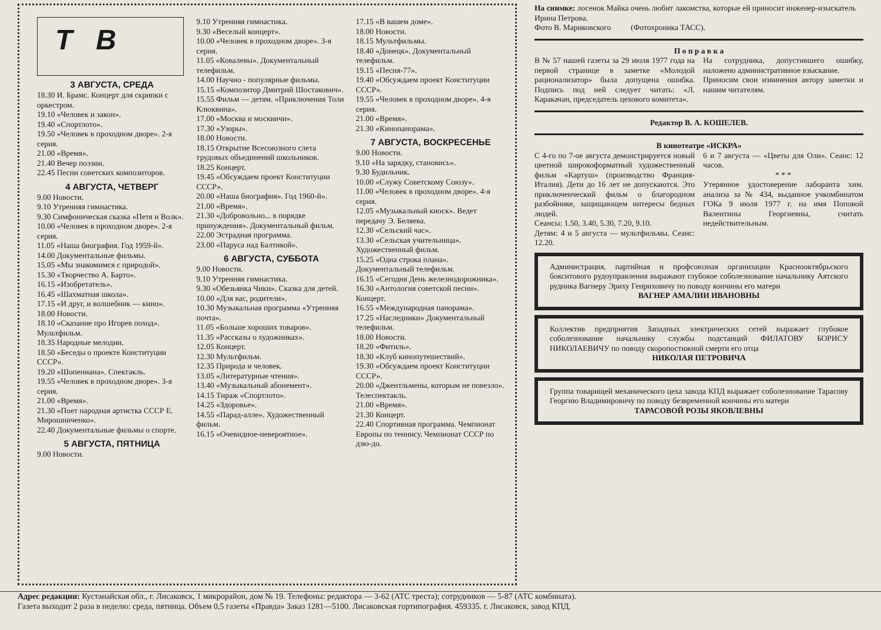Т В
3 АВГУСТА, СРЕДА
18.30 И. Брамс. Концерт для скрипки с оркестром.
19.10 «Человек и закон».
19.40 «Спортлото».
19.50 «Человек в проходном дворе». 2-я серия.
21.00 «Время».
21.40 Вечер поэзии.
22.45 Песни советских композиторов.
4 АВГУСТА, ЧЕТВЕРГ
9.00 Новости.
9.10 Утренняя гимнастика.
9.30 Симфоническая сказка «Петя и Волк».
10.00 «Человек в проходном дворе». 2-я серия.
11.05 «Наша биография. Год 1959-й».
14.00 Документальные фильмы.
15.05 «Мы знакомимся с природой».
15.30 «Творчество А. Барто».
16.15 «Изобретатель».
16.45 «Шахматная школа».
17.15 «И друг, и волшебник — кино».
18.00 Новости.
18.10 «Сказание про Игорев поход». Мультфильм.
18.35 Народные мелодии.
18.50 «Беседы о проекте Конституции СССР».
19.20 «Шопениана». Спектакль.
19.55 «Человек в проходном дворе». 3-я серия.
21.00 «Время».
21.30 «Поет народная артистка СССР Е. Мирошниченко».
22.40 Документальные фильмы о спорте.
5 АВГУСТА, ПЯТНИЦА
9.00 Новости.
9.10 Утренняя гимнастика.
9.30 «Веселый концерт».
10.00 «Человек в проходном дворе». 3-я серия.
11.05 «Ковалевы». Документальный телефильм.
14.00 Научно - популярные фильмы.
15.15 «Композитор Дмитрий Шостакович».
15.55 Фильм — детям. «Приключения Толи Клюквина».
17.00 «Москва и москвичи».
17.30 «Узоры».
18.00 Новости.
18.15 Открытие Всесоюзного слета трудовых объединений школьников.
18.25 Концерт.
19.45 «Обсуждаем проект Конституции СССР».
20.00 «Наша биография». Год 1960-й».
21.00 «Время».
21.30 «Добровольно... в порядке принуждения». Документальный фильм.
22.00 Эстрадная программа.
23.00 «Паруса над Балтикой».
6 АВГУСТА, СУББОТА
9.00 Новости.
9.10 Утренняя гимнастика.
9.30 «Обезьянка Чики». Сказка для детей.
10.00 «Для вас, родители».
10.30 Музыкальная программа «Утренняя почта».
11.05 «Больше хороших товаров».
11.35 «Рассказы о художниках».
12.05 Концерт.
12.30 Мультфильм.
12.35 Природа и человек.
13.05 «Литературные чтения».
13.40 «Музыкальный абонемент».
14.15 Тираж «Спортлото».
14.25 «Здоровье».
14.55 «Парад-алле». Художественный фильм.
16.15 «Очевидное-невероятное».
17.15 «В вашем доме».
18.00 Новости.
18.15 Мультфильмы.
18.40 «Донецк». Документальный телефильм.
19.15 «Песня-77».
19.40 «Обсуждаем проект Конституции СССР».
19.55 «Человек в проходном дворе». 4-я серия.
21.00 «Время».
21.30 «Кинопанорама».
7 АВГУСТА, ВОСКРЕСЕНЬЕ
9.00 Новости.
9.10 «На зарядку, становись».
9.30 Будильник.
10.00 «Служу Советскому Союзу».
11.00 «Человек в проходном дворе». 4-я серия.
12.05 «Музыкальный киоск». Ведет передачу Э. Беляева.
12.30 «Сельский час».
13.30 «Сельская учительница». Художественный фильм.
15.25 «Одна строка плана». Документальный телефильм.
16.15 «Сегодня День железнодорожника».
16.30 «Антология советской песни». Концерт.
16.55 «Международная панорама».
17.25 «Наследники» Документальный телефильм.
18.00 Новости.
18.20 «Фитиль».
18.30 «Клуб кинопутешествий».
19.30 «Обсуждаем проект Конституции СССР».
20.00 «Джентльмены, которым не повезло». Телеспектакль.
21.00 «Время».
21.30 Концерт.
22.40 Спортивная программа. Чемпионат Европы по теннису. Чемпионат СССР по дзю-до.
На снимке: лосенок Майка очень любит лакомства, которые ей приносит инженер-изыскатель Ирина Петрова.
Фото В. Мариковского (Фотохроника ТАСС).
П о п р а в к а
В № 57 нашей газеты за 29 июля 1977 года на первой странице в заметке «Молодой рационализатор» была допущена ошибка. Подпись под ней следует читать: «Л. Каракачан, председатель цехового комитета».
На сотрудника, допустившего ошибку, наложено административное взыскание.
Приносим свои извинения автору заметки и нашим читателям.
Редактор В. А. КОШЕЛЕВ.
В кинотеатре «ИСКРА»
С 4-го по 7-ое августа демонстрируется новый цветной широкоформатный художественный фильм «Картуш» (производство Франция-Италия). Дети до 16 лет не допускаются. Это приключенческий фильм о благородном разбойнике, защищающем интересы бедных людей.
Сеансы: 1.50, 3.40, 5.30, 7.20, 9.10.
Детям: 4 и 5 августа — мультфильмы. Сеанс: 12.20.
6 и 7 августа — «Цветы для Оли». Сеанс: 12 часов.
* * *
Утерянное удостоверение лаборанта хим. анализа за № 434, выданное учкомбинатом ГОКа 9 июля 1977 г. на имя Поповой Валентины Георгиевны, считать недействительным.
Администрация, партийная и профсоюзная организации Краснооктябрьского бокситового рудоуправления выражают глубокое соболезнование начальнику Аятского рудника Вагнеру Эриху Генриховичу по поводу кончины его матери
ВАГНЕР АМАЛИИ ИВАНОВНЫ
Коллектив предприятия Западных электрических сетей выражает глубокое соболезнование начальнику службы подстанций ФИЛАТОВУ БОРИСУ НИКОЛАЕВИЧУ по поводу скоропостижной смерти его отца
НИКОЛАЯ ПЕТРОВИЧА
Группа товарищей механического цеха завода КПД выражает соболезнование Тарасову Георгию Владимировичу по поводу безвременной кончины его матери
ТАРАСОВОЙ РОЗЫ ЯКОВЛЕВНЫ
Адрес редакции: Кустанайская обл., г. Лисаковск, 1 микрорайон, дом № 19. Телефоны: редактора — 3-62 (АТС треста); сотрудников — 5-87 (АТС комбината).
Газета выходит 2 раза в неделю: среда, пятница. Объем 0,5 газеты «Правда» Заказ 1281—5100. Лисаковская гортипография. 459335. г. Лисаковск, завод КПД.